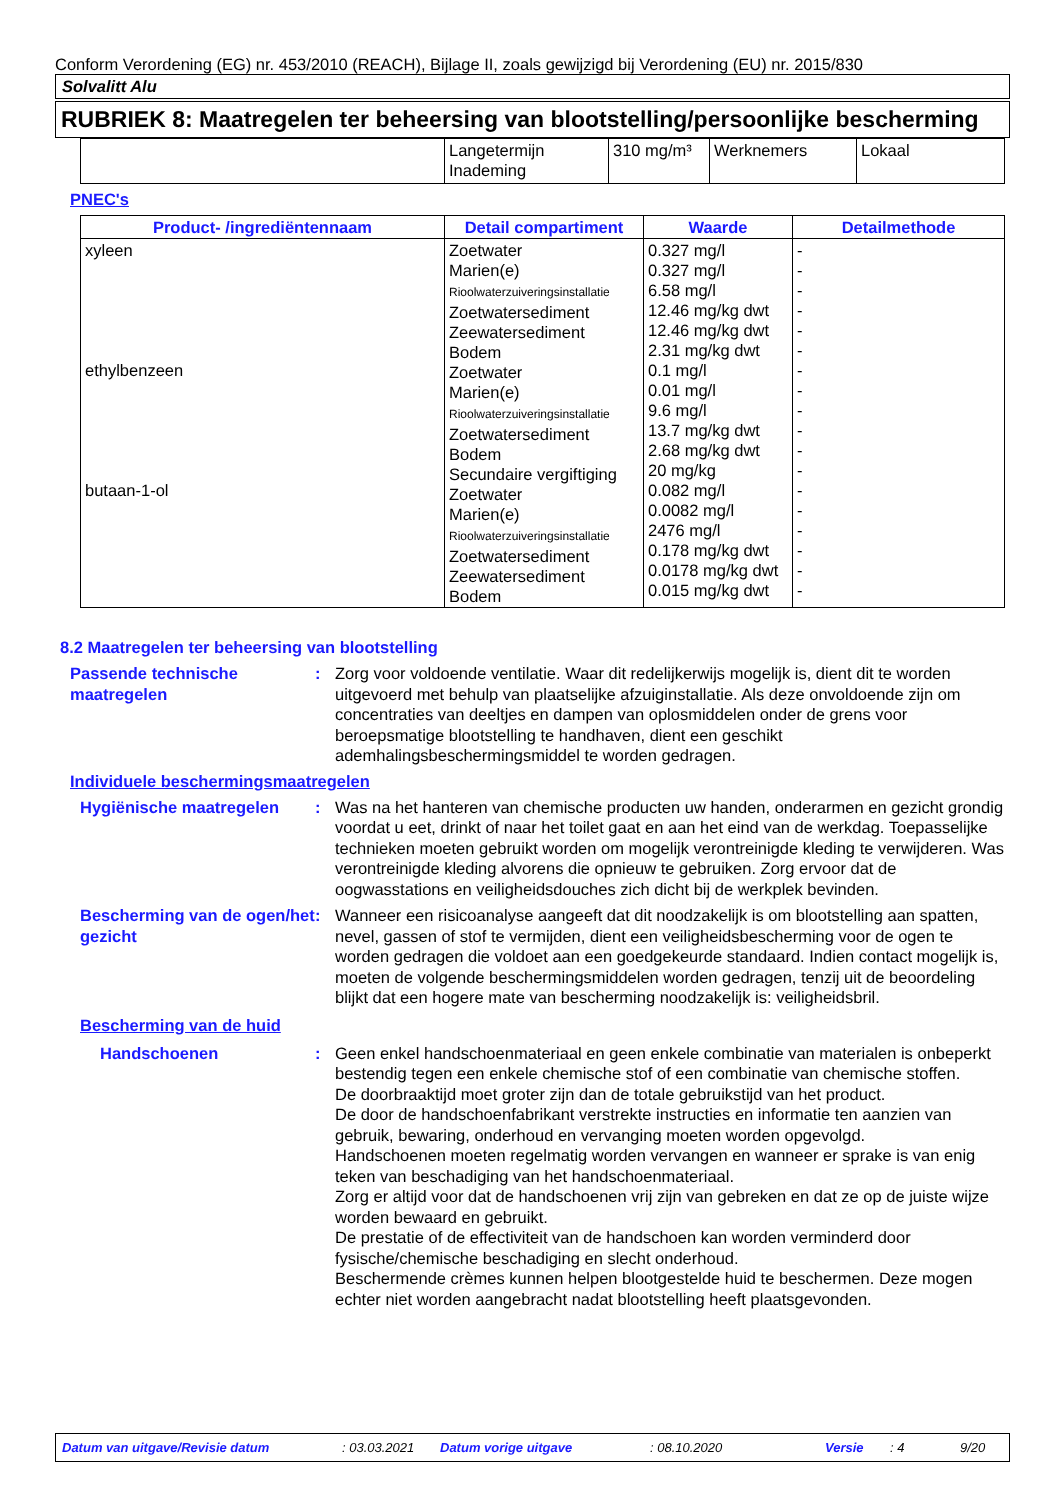Conform Verordening (EG) nr. 453/2010 (REACH), Bijlage II, zoals gewijzigd bij Verordening (EU) nr. 2015/830
Solvalitt Alu
RUBRIEK 8: Maatregelen ter beheersing van blootstelling/persoonlijke bescherming
| | Langetermijn Inademing | 310 mg/m³ | Werknemers | Lokaal |
PNEC's
| Product- /ingrediëntennaam | Detail compartiment | Waarde | Detailmethode |
| --- | --- | --- | --- |
| xyleen ethylbenzeen butaan-1-ol | Zoetwater Marien(e) Rioolwaterzuiveringsinstallatie Zoetwatersediment Zeewatersediment Bodem Zoetwater Marien(e) Rioolwaterzuiveringsinstallatie Zoetwatersediment Bodem Secundaire vergiftiging Zoetwater Marien(e) Rioolwaterzuiveringsinstallatie Zoetwatersediment Zeewatersediment Bodem | 0.327 mg/l 0.327 mg/l 6.58 mg/l 12.46 mg/kg dwt 12.46 mg/kg dwt 2.31 mg/kg dwt 0.1 mg/l 0.01 mg/l 9.6 mg/l 13.7 mg/kg dwt 2.68 mg/kg dwt 20 mg/kg 0.082 mg/l 0.0082 mg/l 2476 mg/l 0.178 mg/kg dwt 0.0178 mg/kg dwt 0.015 mg/kg dwt | - - - - - - - - - - - - - - - - - - |
8.2 Maatregelen ter beheersing van blootstelling
Passende technische maatregelen
: Zorg voor voldoende ventilatie. Waar dit redelijkerwijs mogelijk is, dient dit te worden uitgevoerd met behulp van plaatselijke afzuiginstallatie. Als deze onvoldoende zijn om concentraties van deeltjes en dampen van oplosmiddelen onder de grens voor beroepsmatige blootstelling te handhaven, dient een geschikt ademhalingsbeschermingsmiddel te worden gedragen.
Individuele beschermingsmaatregelen
Hygiënische maatregelen : Was na het hanteren van chemische producten uw handen, onderarmen en gezicht grondig voordat u eet, drinkt of naar het toilet gaat en aan het eind van de werkdag. Toepasselijke technieken moeten gebruikt worden om mogelijk verontreinigde kleding te verwijderen. Was verontreinigde kleding alvorens die opnieuw te gebruiken. Zorg ervoor dat de oogwasstations en veiligheidsdouches zich dicht bij de werkplek bevinden.
Bescherming van de ogen/het gezicht
: Wanneer een risicoanalyse aangeeft dat dit noodzakelijk is om blootstelling aan spatten, nevel, gassen of stof te vermijden, dient een veiligheidsbescherming voor de ogen te worden gedragen die voldoet aan een goedgekeurde standaard. Indien contact mogelijk is, moeten de volgende beschermingsmiddelen worden gedragen, tenzij uit de beoordeling blijkt dat een hogere mate van bescherming noodzakelijk is: veiligheidsbril.
Bescherming van de huid
Handschoenen : Geen enkel handschoenmateriaal en geen enkele combinatie van materialen is onbeperkt bestendig tegen een enkele chemische stof of een combinatie van chemische stoffen.
De doorbraaktijd moet groter zijn dan de totale gebruikstijd van het product.
De door de handschoenfabrikant verstrekte instructies en informatie ten aanzien van gebruik, bewaring, onderhoud en vervanging moeten worden opgevolgd.
Handschoenen moeten regelmatig worden vervangen en wanneer er sprake is van enig teken van beschadiging van het handschoenmateriaal.
Zorg er altijd voor dat de handschoenen vrij zijn van gebreken en dat ze op de juiste wijze worden bewaard en gebruikt.
De prestatie of de effectiviteit van de handschoen kan worden verminderd door fysische/chemische beschadiging en slecht onderhoud.
Beschermende crèmes kunnen helpen blootgestelde huid te beschermen. Deze mogen echter niet worden aangebracht nadat blootstelling heeft plaatsgevonden.
Datum van uitgave/Revisie datum: 03.03.2021 Datum vorige uitgave: 08.10.2020 Versie: 4 9/20